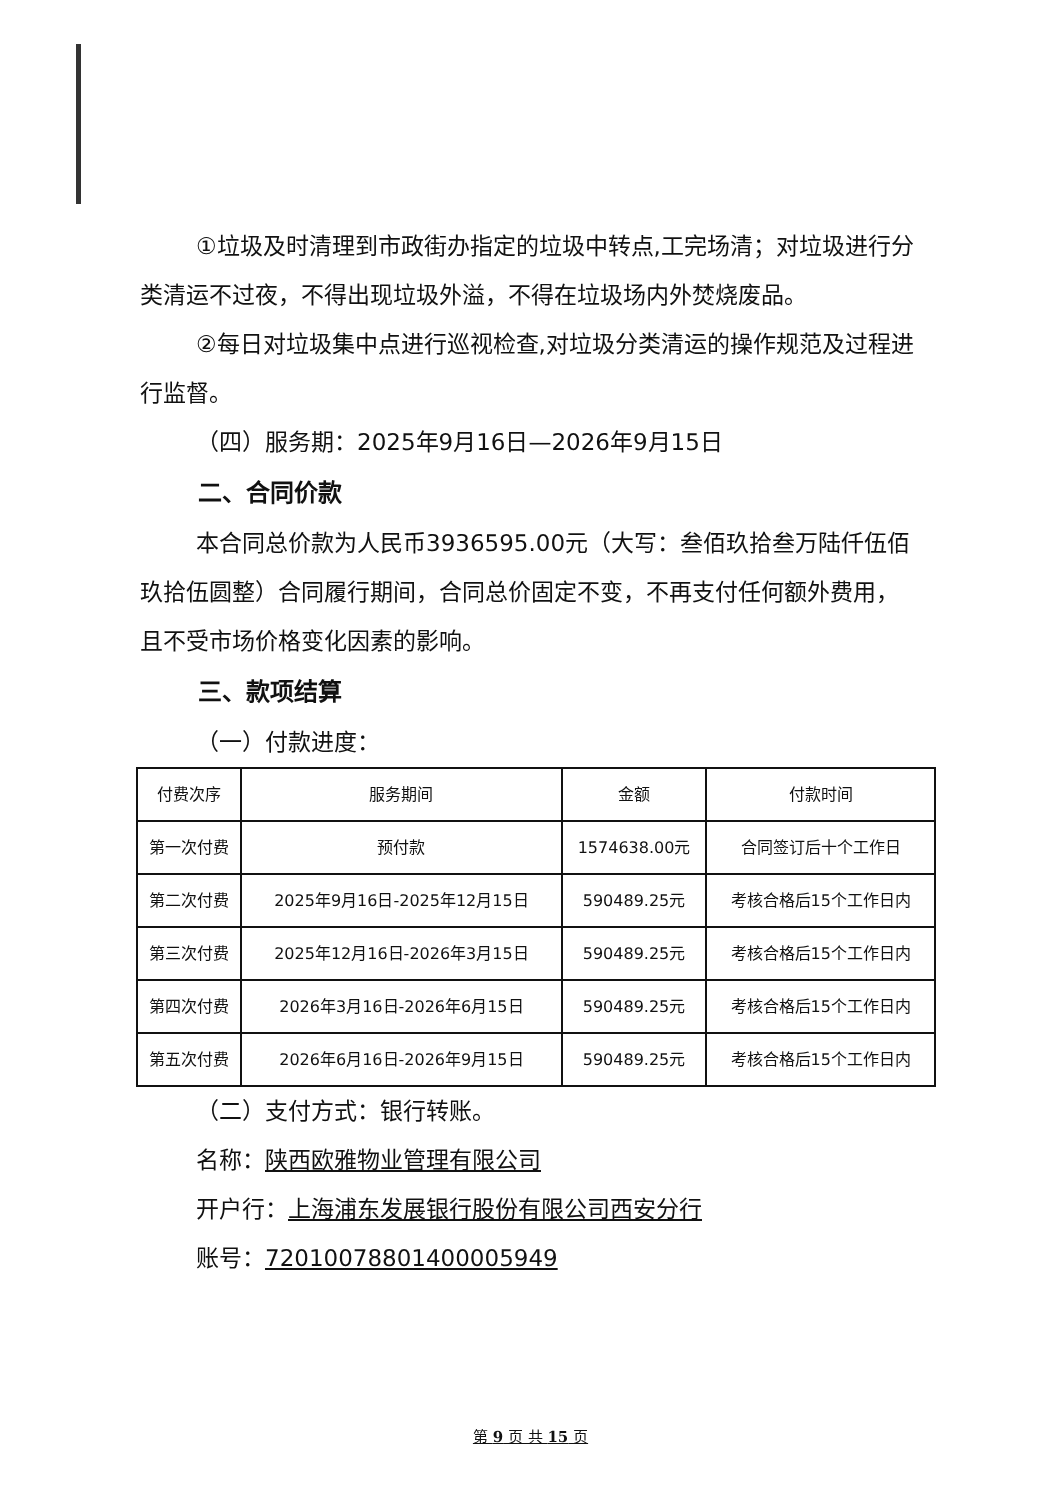①垃圾及时清理到市政街办指定的垃圾中转点,工完场清；对垃圾进行分类清运不过夜，不得出现垃圾外溢，不得在垃圾场内外焚烧废品。
②每日对垃圾集中点进行巡视检查,对垃圾分类清运的操作规范及过程进行监督。
（四）服务期：2025年9月16日—2026年9月15日
二、合同价款
本合同总价款为人民币3936595.00元（大写：叁佰玖拾叁万陆仟伍佰玖拾伍圆整）合同履行期间，合同总价固定不变，不再支付任何额外费用，且不受市场价格变化因素的影响。
三、款项结算
（一）付款进度：
| 付费次序 | 服务期间 | 金额 | 付款时间 |
| --- | --- | --- | --- |
| 第一次付费 | 预付款 | 1574638.00元 | 合同签订后十个工作日 |
| 第二次付费 | 2025年9月16日-2025年12月15日 | 590489.25元 | 考核合格后15个工作日内 |
| 第三次付费 | 2025年12月16日-2026年3月15日 | 590489.25元 | 考核合格后15个工作日内 |
| 第四次付费 | 2026年3月16日-2026年6月15日 | 590489.25元 | 考核合格后15个工作日内 |
| 第五次付费 | 2026年6月16日-2026年9月15日 | 590489.25元 | 考核合格后15个工作日内 |
（二）支付方式：银行转账。
名称：陕西欧雅物业管理有限公司
开户行：上海浦东发展银行股份有限公司西安分行
账号：72010078801400005949
第 9 页 共 15 页